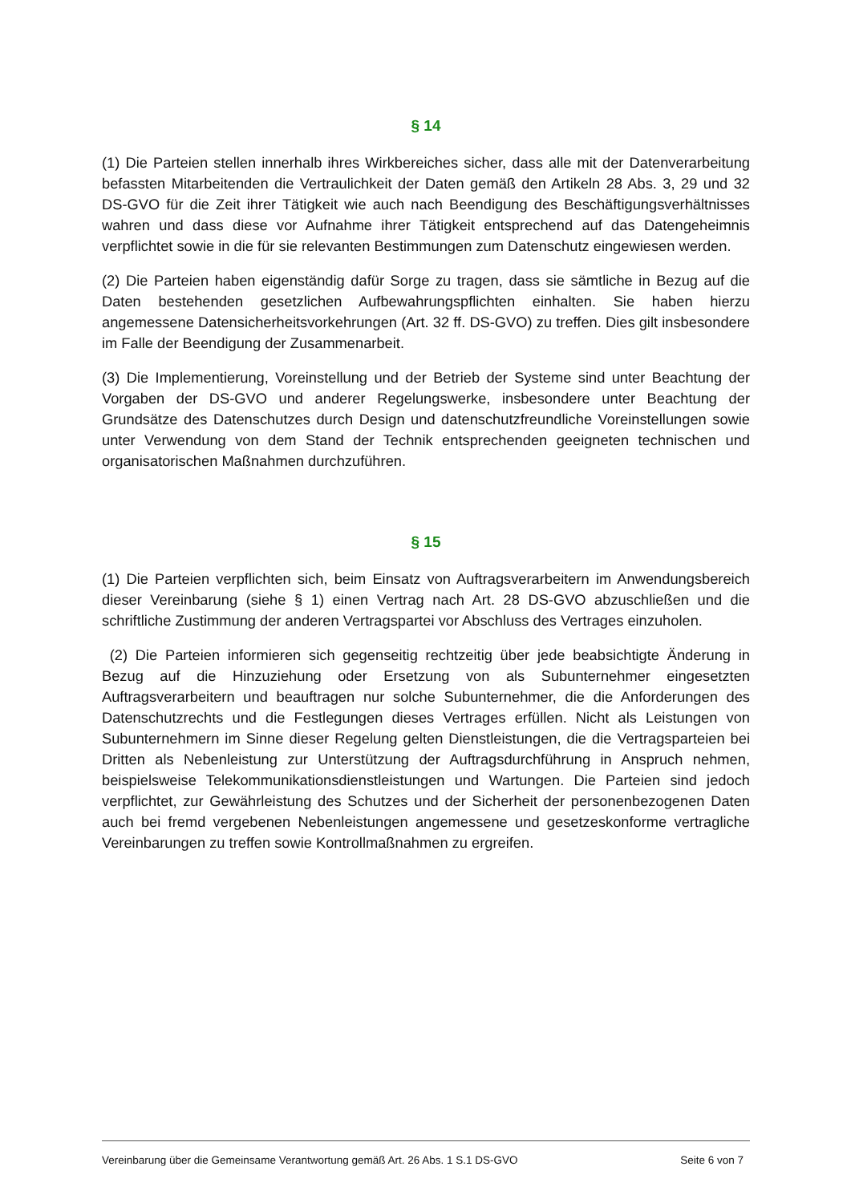§ 14
(1) Die Parteien stellen innerhalb ihres Wirkbereiches sicher, dass alle mit der Datenverarbeitung befassten Mitarbeitenden die Vertraulichkeit der Daten gemäß den Artikeln 28 Abs. 3, 29 und 32 DS-GVO für die Zeit ihrer Tätigkeit wie auch nach Beendigung des Beschäftigungsverhältnisses wahren und dass diese vor Aufnahme ihrer Tätigkeit entsprechend auf das Datengeheimnis verpflichtet sowie in die für sie relevanten Bestimmungen zum Datenschutz eingewiesen werden.
(2) Die Parteien haben eigenständig dafür Sorge zu tragen, dass sie sämtliche in Bezug auf die Daten bestehenden gesetzlichen Aufbewahrungspflichten einhalten. Sie haben hierzu angemessene Datensicherheitsvorkehrungen (Art. 32 ff. DS-GVO) zu treffen. Dies gilt insbesondere im Falle der Beendigung der Zusammenarbeit.
(3) Die Implementierung, Voreinstellung und der Betrieb der Systeme sind unter Beachtung der Vorgaben der DS-GVO und anderer Regelungswerke, insbesondere unter Beachtung der Grundsätze des Datenschutzes durch Design und datenschutzfreundliche Voreinstellungen sowie unter Verwendung von dem Stand der Technik entsprechenden geeigneten technischen und organisatorischen Maßnahmen durchzuführen.
§ 15
(1) Die Parteien verpflichten sich, beim Einsatz von Auftragsverarbeitern im Anwendungsbereich dieser Vereinbarung (siehe § 1) einen Vertrag nach Art. 28 DS-GVO abzuschließen und die schriftliche Zustimmung der anderen Vertragspartei vor Abschluss des Vertrages einzuholen.
(2) Die Parteien informieren sich gegenseitig rechtzeitig über jede beabsichtigte Änderung in Bezug auf die Hinzuziehung oder Ersetzung von als Subunternehmer eingesetzten Auftragsverarbeitern und beauftragen nur solche Subunternehmer, die die Anforderungen des Datenschutzrechts und die Festlegungen dieses Vertrages erfüllen. Nicht als Leistungen von Subunternehmern im Sinne dieser Regelung gelten Dienstleistungen, die die Vertragsparteien bei Dritten als Nebenleistung zur Unterstützung der Auftragsdurchführung in Anspruch nehmen, beispielsweise Telekommunikationsdienstleistungen und Wartungen. Die Parteien sind jedoch verpflichtet, zur Gewährleistung des Schutzes und der Sicherheit der personenbezogenen Daten auch bei fremd vergebenen Nebenleistungen angemessene und gesetzeskonforme vertragliche Vereinbarungen zu treffen sowie Kontrollmaßnahmen zu ergreifen.
Vereinbarung über die Gemeinsame Verantwortung gemäß Art. 26 Abs. 1 S.1 DS-GVO Seite 6 von 7